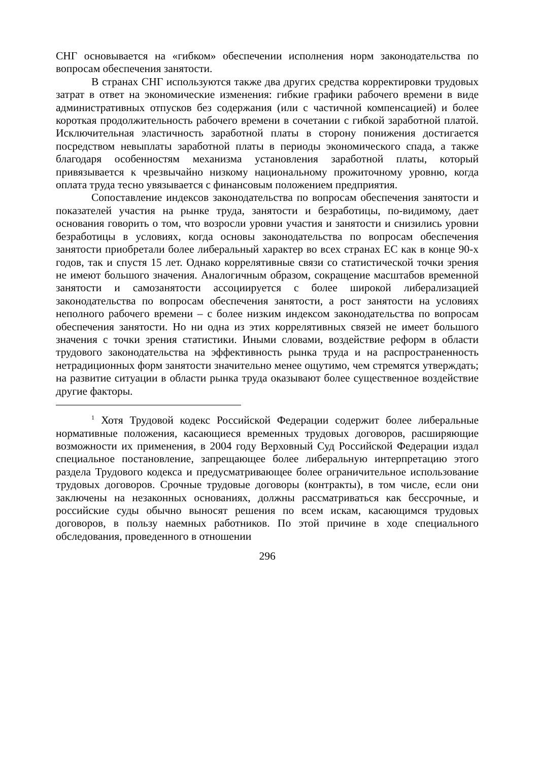СНГ основывается на «гибком» обеспечении исполнения норм законодательства по вопросам обеспечения занятости.
В странах СНГ используются также два других средства корректировки трудовых затрат в ответ на экономические изменения: гибкие графики рабочего времени в виде административных отпусков без содержания (или с частичной компенсацией) и более короткая продолжительность рабочего времени в сочетании с гибкой заработной платой. Исключительная эластичность заработной платы в сторону понижения достигается посредством невыплаты заработной платы в периоды экономического спада, а также благодаря особенностям механизма установления заработной платы, который привязывается к чрезвычайно низкому национальному прожиточному уровню, когда оплата труда тесно увязывается с финансовым положением предприятия.
Сопоставление индексов законодательства по вопросам обеспечения занятости и показателей участия на рынке труда, занятости и безработицы, по-видимому, дает основания говорить о том, что возросли уровни участия и занятости и снизились уровни безработицы в условиях, когда основы законодательства по вопросам обеспечения занятости приобретали более либеральный характер во всех странах ЕС как в конце 90-х годов, так и спустя 15 лет. Однако коррелятивные связи со статистической точки зрения не имеют большого значения. Аналогичным образом, сокращение масштабов временной занятости и самозанятости ассоциируется с более широкой либерализацией законодательства по вопросам обеспечения занятости, а рост занятости на условиях неполного рабочего времени – с более низким индексом законодательства по вопросам обеспечения занятости. Но ни одна из этих коррелятивных связей не имеет большого значения с точки зрения статистики. Иными словами, воздействие реформ в области трудового законодательства на эффективность рынка труда и на распространенность нетрадиционных форм занятости значительно менее ощутимо, чем стремятся утверждать; на развитие ситуации в области рынка труда оказывают более существенное воздействие другие факторы.
<sup>1</sup> Хотя Трудовой кодекс Российской Федерации содержит более либеральные нормативные положения, касающиеся временных трудовых договоров, расширяющие возможности их применения, в 2004 году Верховный Суд Российской Федерации издал специальное постановление, запрещающее более либеральную интерпретацию этого раздела Трудового кодекса и предусматривающее более ограничительное использование трудовых договоров. Срочные трудовые договоры (контракты), в том числе, если они заключены на незаконных основаниях, должны рассматриваться как бессрочные, и российские суды обычно выносят решения по всем искам, касающимся трудовых договоров, в пользу наемных работников. По этой причине в ходе специального обследования, проведенного в отношении
296